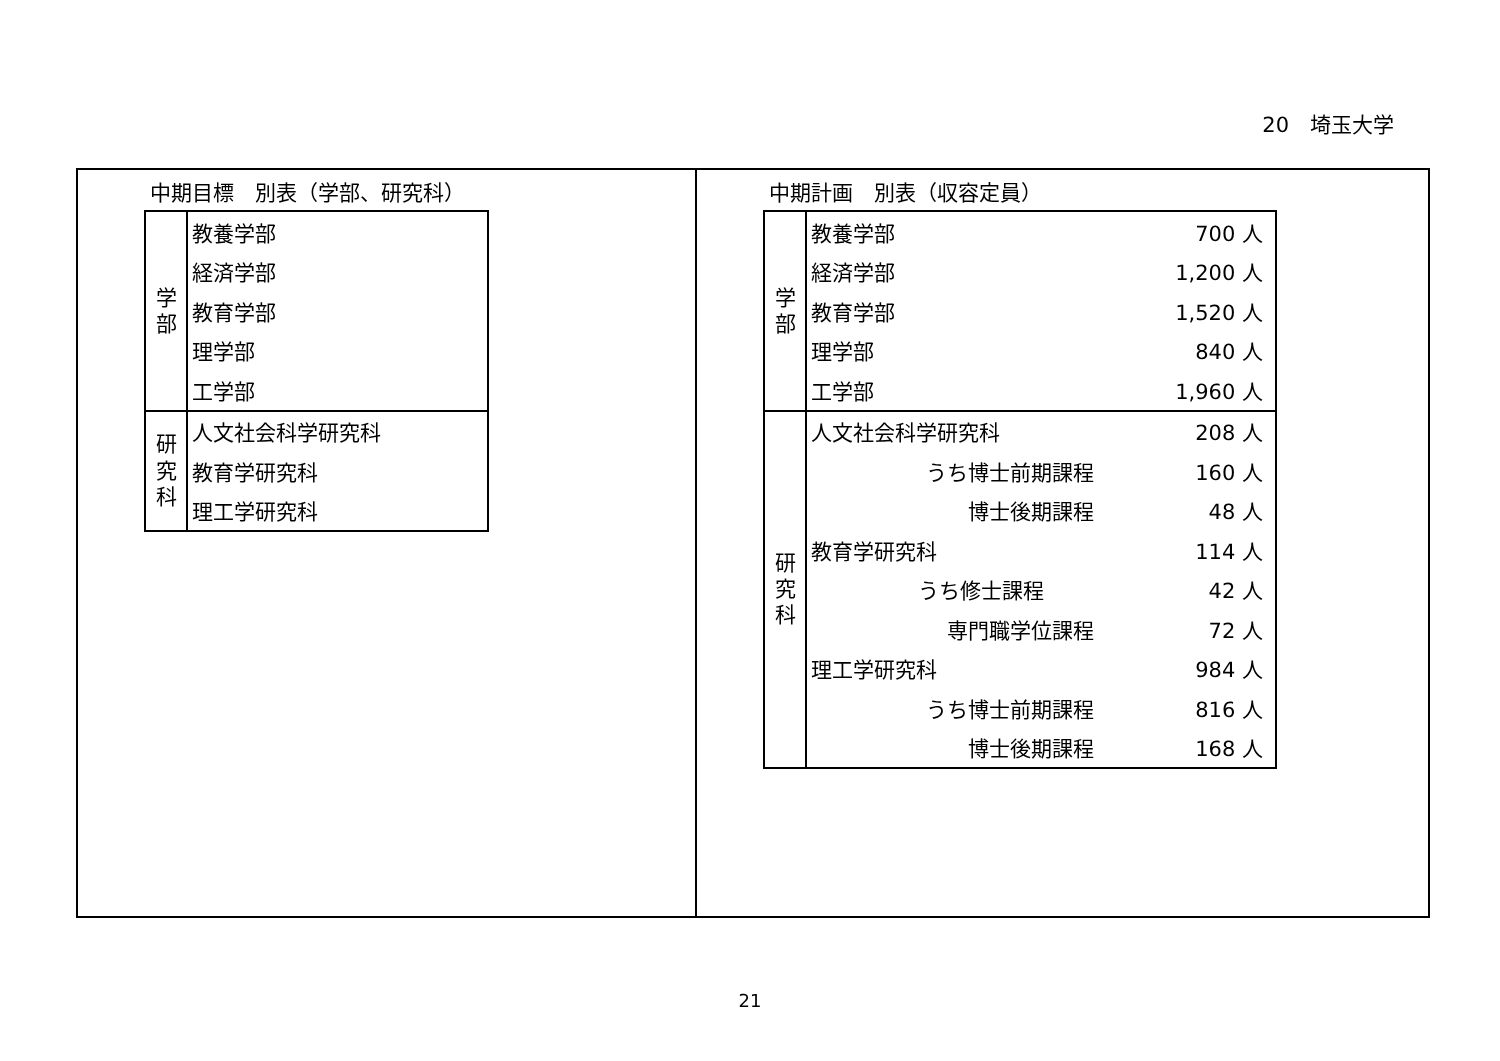20　埼玉大学
中期目標　別表（学部、研究科）
| 学 部 | 教養学部 |
| | 経済学部 |
| | 教育学部 |
| | 理学部 |
| | 工学部 |
| 研 究 科 | 人文社会科学研究科 |
| | 教育学研究科 |
| | 理工学研究科 |
中期計画　別表（収容定員）
| 学 部 | 教養学部 | | 700 人 |
| | 経済学部 | | 1,200 人 |
| | 教育学部 | | 1,520 人 |
| | 理学部 | | 840 人 |
| | 工学部 | | 1,960 人 |
| 研 究 科 | 人文社会科学研究科 | | 208 人 |
| | | うち博士前期課程 | 160 人 |
| | | 博士後期課程 | 48 人 |
| | 教育学研究科 | | 114 人 |
| | | うち修士課程 | 42 人 |
| | | 専門職学位課程 | 72 人 |
| | 理工学研究科 | | 984 人 |
| | | うち博士前期課程 | 816 人 |
| | | 博士後期課程 | 168 人 |
21